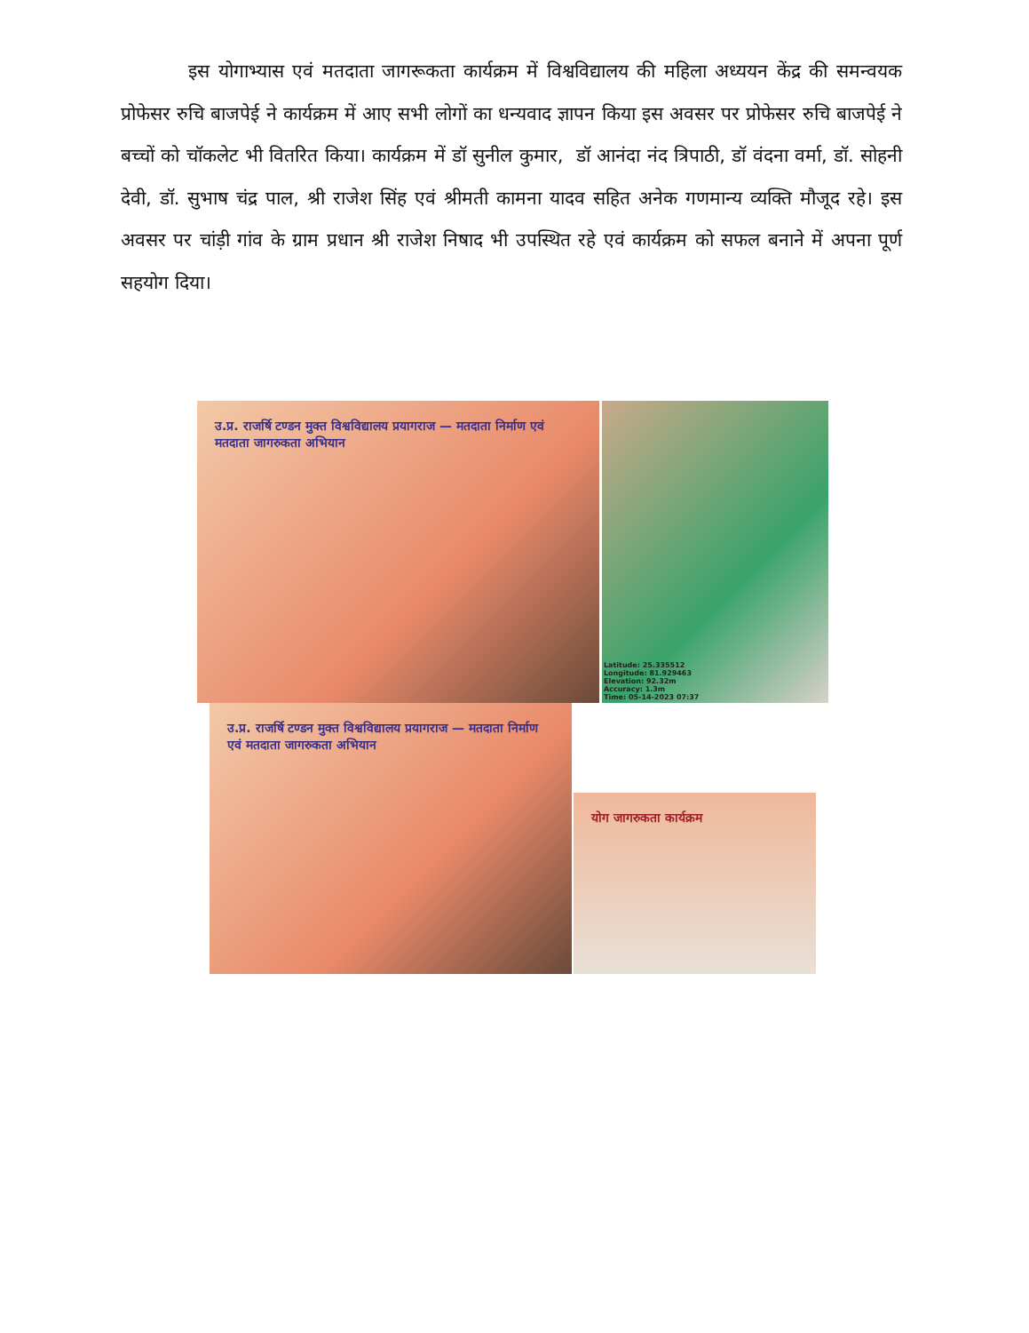इस योगाभ्यास एवं मतदाता जागरूकता कार्यक्रम में विश्वविद्यालय की महिला अध्ययन केंद्र की समन्वयक प्रोफेसर रुचि बाजपेई ने कार्यक्रम में आए सभी लोगों का धन्यवाद ज्ञापन किया इस अवसर पर प्रोफेसर रुचि बाजपेई ने बच्चों को चॉकलेट भी वितरित किया। कार्यक्रम में डॉ सुनील कुमार, डॉ आनंदा नंद त्रिपाठी, डॉ वंदना वर्मा, डॉ. सोहनी देवी, डॉ. सुभाष चंद्र पाल, श्री राजेश सिंह एवं श्रीमती कामना यादव सहित अनेक गणमान्य व्यक्ति मौजूद रहे। इस अवसर पर चांड़ी गांव के ग्राम प्रधान श्री राजेश निषाद भी उपस्थित रहे एवं कार्यक्रम को सफल बनाने में अपना पूर्ण सहयोग दिया।
उ.प्र. राजर्षि टण्डन मुक्त विश्वविद्यालय प्रयागराज — मतदाता निर्माण एवं मतदाता जागरुकता अभियान
Latitude: 25.335512
Longitude: 81.929463
Elevation: 92.32m
Accuracy: 1.3m
Time: 05-14-2023 07:37
उ.प्र. राजर्षि टण्डन मुक्त विश्वविद्यालय प्रयागराज — मतदाता निर्माण एवं मतदाता जागरुकता अभियान
योग जागरुकता कार्यक्रम